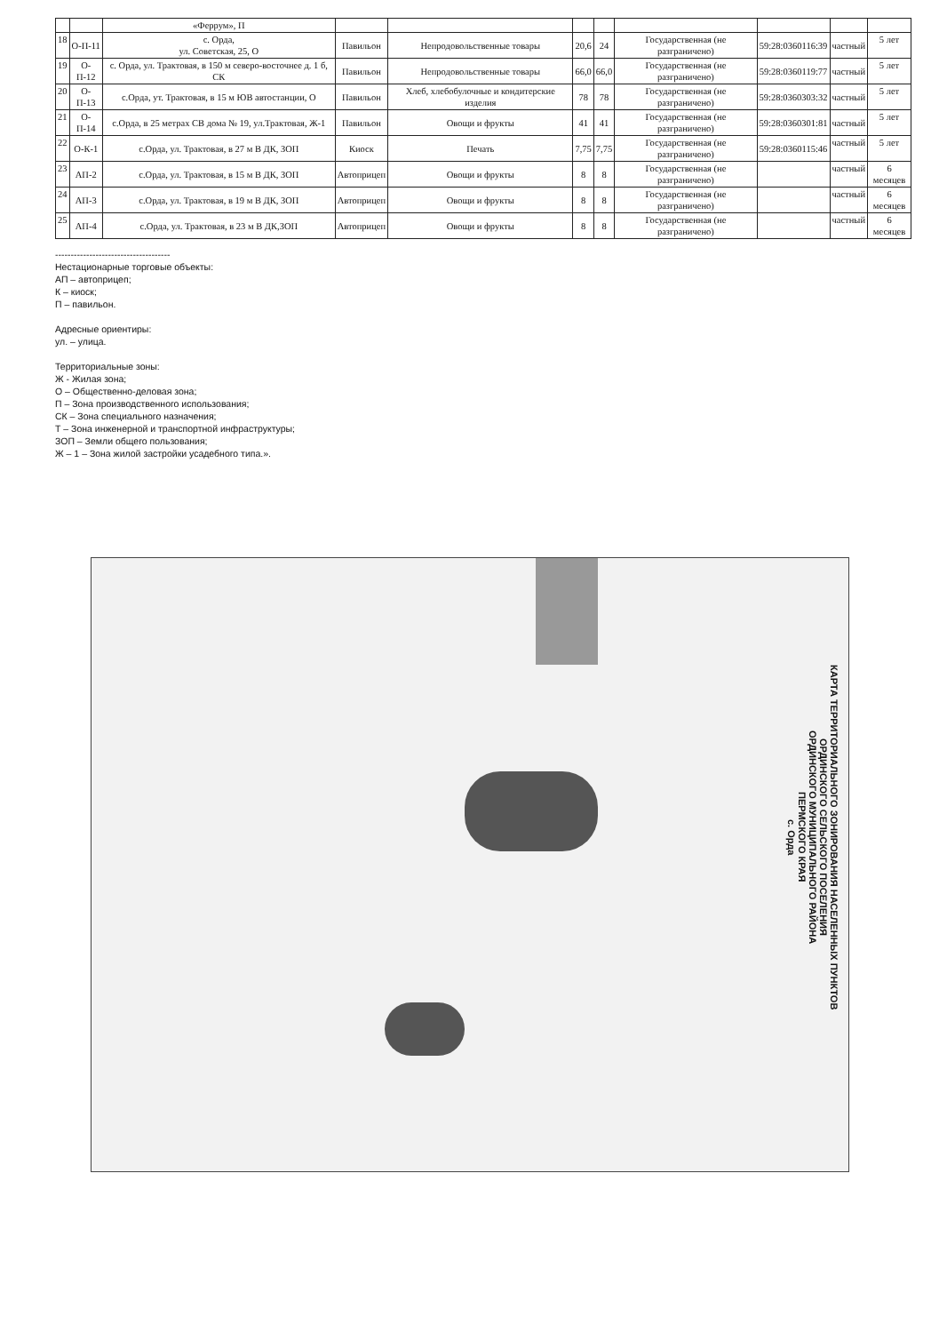| | | «Феррум», П | | | | | | | | |
| 18 | О-П-11 | с. Орда, ул. Советская, 25, О | Павильон | Непродовольственные товары | 20,6 | 24 | Государственная (не разграничено) | 59:28:0360116:39 | частный | 5 лет |
| 19 | О-П-12 | с. Орда, ул. Трактовая, в 150 м северо-восточнее д. 1 б, СК | Павильон | Непродовольственные товары | 66,0 | 66,0 | Государственная (не разграничено) | 59:28:0360119:77 | частный | 5 лет |
| 20 | О-П-13 | с.Орда, ут. Трактовая, в 15 м ЮВ автостанции, О | Павильон | Хлеб, хлебобулочные и кондитерские изделия | 78 | 78 | Государственная (не разграничено) | 59:28:0360303:32 | частный | 5 лет |
| 21 | О-П-14 | с.Орда, в 25 метрах СВ дома № 19, ул.Трактовая, Ж-1 | Павильон | Овощи и фрукты | 41 | 41 | Государственная (не разграничено) | 59:28:0360301:81 | частный | 5 лет |
| 22 | О-К-1 | с.Орда, ул. Трактовая, в 27 м В ДК, ЗОП | Киоск | Печать | 7,75 | 7,75 | Государственная (не разграничено) | 59:28:0360115:46 | частный | 5 лет |
| 23 | АП-2 | с.Орда, ул. Трактовая, в 15 м В ДК, ЗОП | Автоприцеп | Овощи и фрукты | 8 | 8 | Государственная (не разграничено) | | частный | 6 месяцев |
| 24 | АП-3 | с.Орда, ул. Трактовая, в 19 м В ДК, ЗОП | Автоприцеп | Овощи и фрукты | 8 | 8 | Государственная (не разграничено) | | частный | 6 месяцев |
| 25 | АП-4 | с.Орда, ул. Трактовая, в 23 м В ДК,ЗОП | Автоприцеп | Овощи и фрукты | 8 | 8 | Государственная (не разграничено) | | частный | 6 месяцев |
-------------------------------------
Нестационарные торговые объекты:
АП – автоприцеп;
К – киоск;
П – павильон.
Адресные ориентиры:
ул. – улица.
Территориальные зоны:
Ж - Жилая зона;
О – Общественно-деловая зона;
П – Зона производственного использования;
СК – Зона специального назначения;
Т – Зона инженерной и транспортной инфраструктуры;
ЗОП – Земли общего пользования;
Ж – 1 – Зона жилой застройки усадебного типа.».
КАРТА ТЕРРИТОРИАЛЬНОГО ЗОНИРОВАНИЯ НАСЕЛЕННЫХ ПУНКТОВ
ОРДИНСКОГО СЕЛЬСКОГО ПОСЕЛЕНИЯ
ОРДИНСКОГО МУНИЦИПАЛЬНОГО РАЙОНА
ПЕРМСКОГО КРАЯ
с. Орда